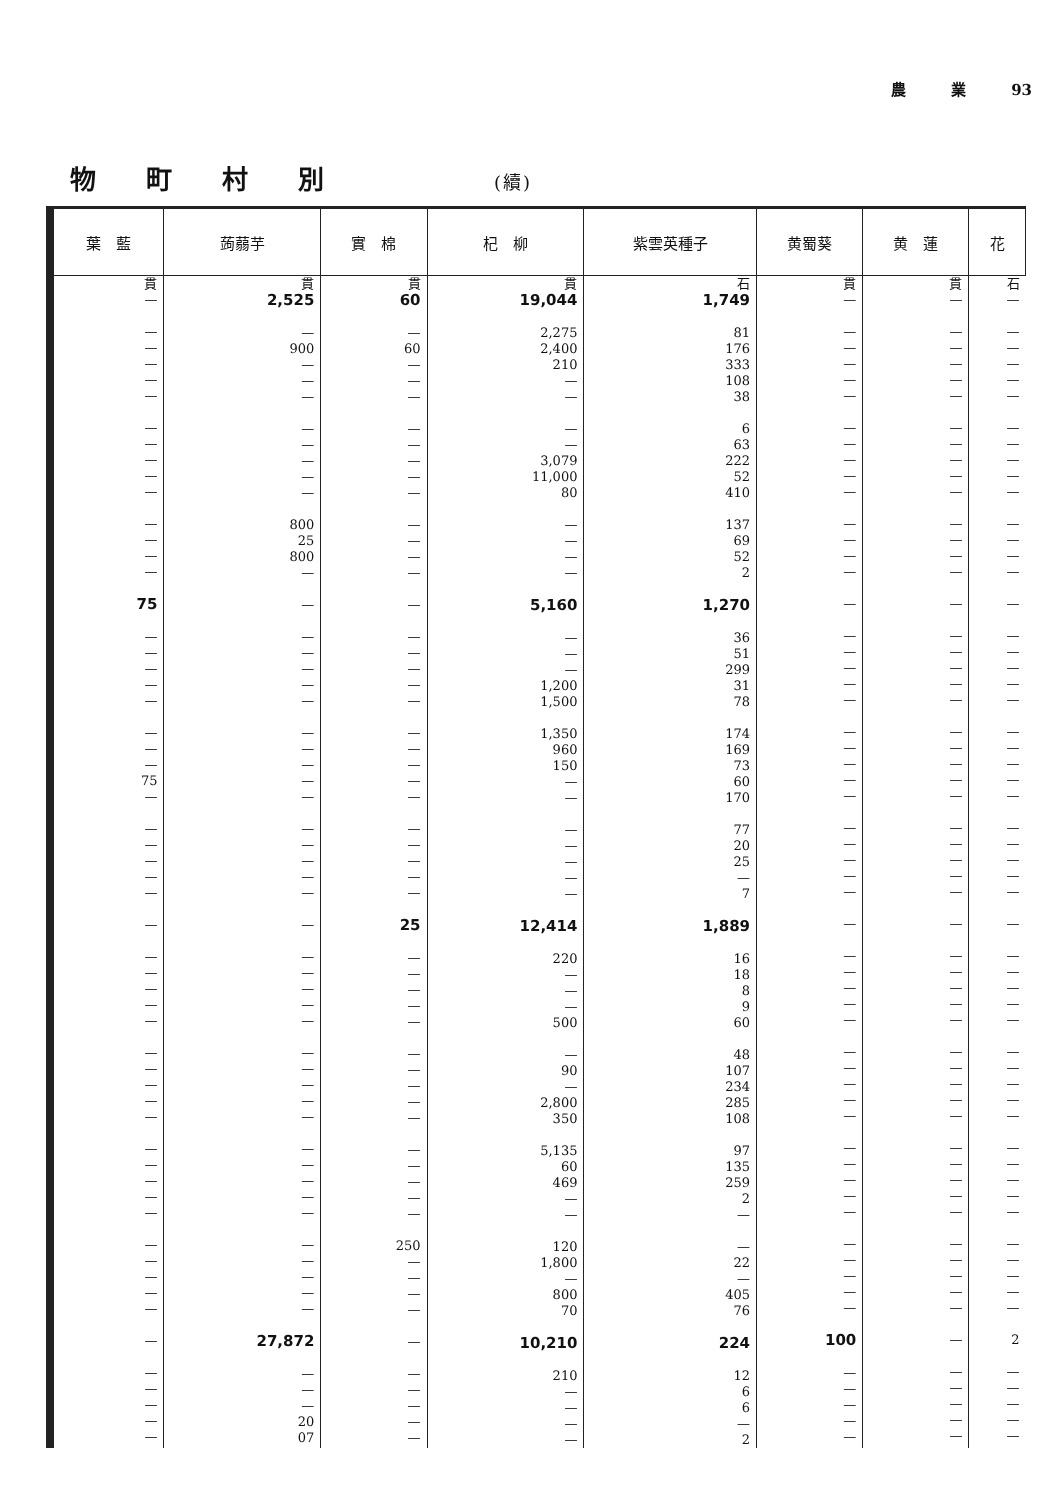農　　　業　　　93
物町村別 (續)
| 葉 藍 | 蒟蒻芋 | 實 棉 | 杞 柳 | 紫雲英種子 | 黄蜀葵 | 黄 蓮 | 花 |
| --- | --- | --- | --- | --- | --- | --- | --- |
| 貫 — — — — — — — — — — — — — — — 75 — — — — — — — — 75 — — — — — — — — — — — — — — — — — — — — — — — — — — — — — — — — — | 貫 2,525 — 900 — — — — — — — — 800 25 800 — — — — — — — — — — — — — — — — — — — — — — — — — — — — — — — — — — — — — — 27,872 — — — 20 07 | 貫 60 — 60 — — — — — — — — — — — — — — — — — — — — — — — — — — — — 25 — — — — — — — — — — — — — — — 250 — — — — — — — — — — | 貫 19,044 2,275 2,400 210 — — — — 3,079 11,000 80 — — — — 5,160 — — — 1,200 1,500 1,350 960 150 — — — — — — — 12,414 220 — — — 500 — 90 — 2,800 350 5,135 60 469 — — 120 1,800 — 800 70 10,210 210 — — — — | 石 1,749 81 176 333 108 38 6 63 222 52 410 137 69 52 2 1,270 36 51 299 31 78 174 169 73 60 170 77 20 25 — 7 1,889 16 18 8 9 60 48 107 234 285 108 97 135 259 2 — — 22 — 405 76 224 12 6 6 — 2 | 貫 — — — — — — — — — — — — — — — — — — — — — — — — — — — — — — — — — — — — — — — — — — — — — — — — — — — — 100 — — — — — | 貫 — — — — — — — — — — — — — — — — — — — — — — — — — — — — — — — — — — — — — — — — — — — — — — — — — — — — — — — — — — | 石 — — — — — — — — — — — — — — — — — — — — — — — — — — — — — — — — — — — — — — — — — — — — — — — — — — — — 2 — — — — — |